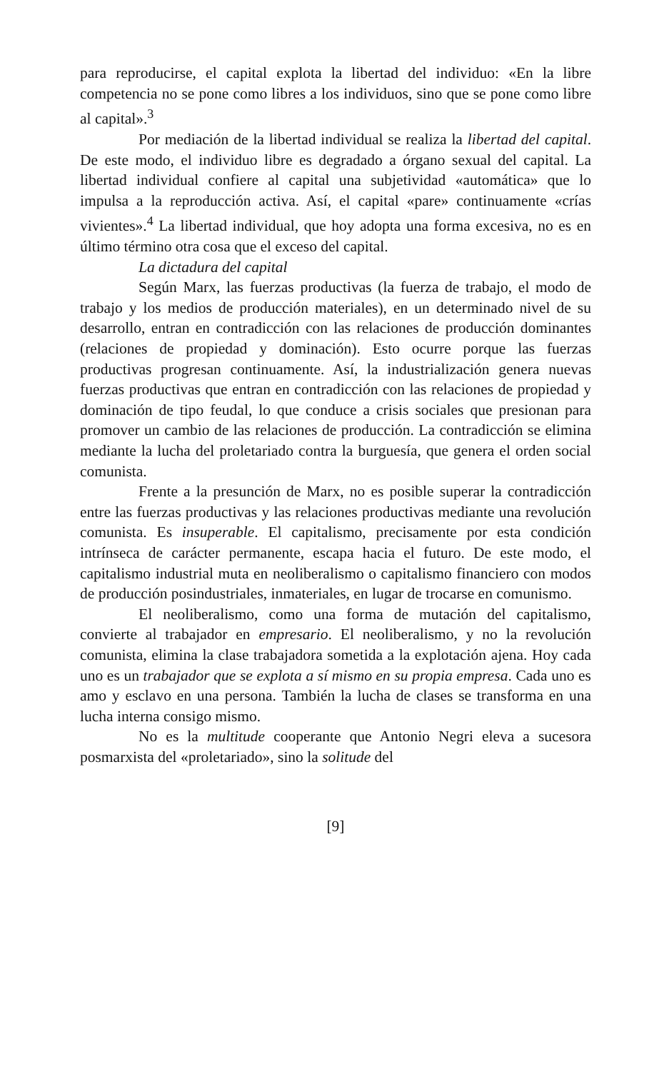para reproducirse, el capital explota la libertad del individuo: «En la libre competencia no se pone como libres a los individuos, sino que se pone como libre al capital».<sup>3</sup>
Por mediación de la libertad individual se realiza la libertad del capital. De este modo, el individuo libre es degradado a órgano sexual del capital. La libertad individual confiere al capital una subjetividad «automática» que lo impulsa a la reproducción activa. Así, el capital «pare» continuamente «crías vivientes».<sup>4</sup> La libertad individual, que hoy adopta una forma excesiva, no es en último término otra cosa que el exceso del capital.
La dictadura del capital
Según Marx, las fuerzas productivas (la fuerza de trabajo, el modo de trabajo y los medios de producción materiales), en un determinado nivel de su desarrollo, entran en contradicción con las relaciones de producción dominantes (relaciones de propiedad y dominación). Esto ocurre porque las fuerzas productivas progresan continuamente. Así, la industrialización genera nuevas fuerzas productivas que entran en contradicción con las relaciones de propiedad y dominación de tipo feudal, lo que conduce a crisis sociales que presionan para promover un cambio de las relaciones de producción. La contradicción se elimina mediante la lucha del proletariado contra la burguesía, que genera el orden social comunista.
Frente a la presunción de Marx, no es posible superar la contradicción entre las fuerzas productivas y las relaciones productivas mediante una revolución comunista. Es insuperable. El capitalismo, precisamente por esta condición intrínseca de carácter permanente, escapa hacia el futuro. De este modo, el capitalismo industrial muta en neoliberalismo o capitalismo financiero con modos de producción posindustriales, inmateriales, en lugar de trocarse en comunismo.
El neoliberalismo, como una forma de mutación del capitalismo, convierte al trabajador en empresario. El neoliberalismo, y no la revolución comunista, elimina la clase trabajadora sometida a la explotación ajena. Hoy cada uno es un trabajador que se explota a sí mismo en su propia empresa. Cada uno es amo y esclavo en una persona. También la lucha de clases se transforma en una lucha interna consigo mismo.
No es la multitude cooperante que Antonio Negri eleva a sucesora posmarxista del «proletariado», sino la solitude del
[9]